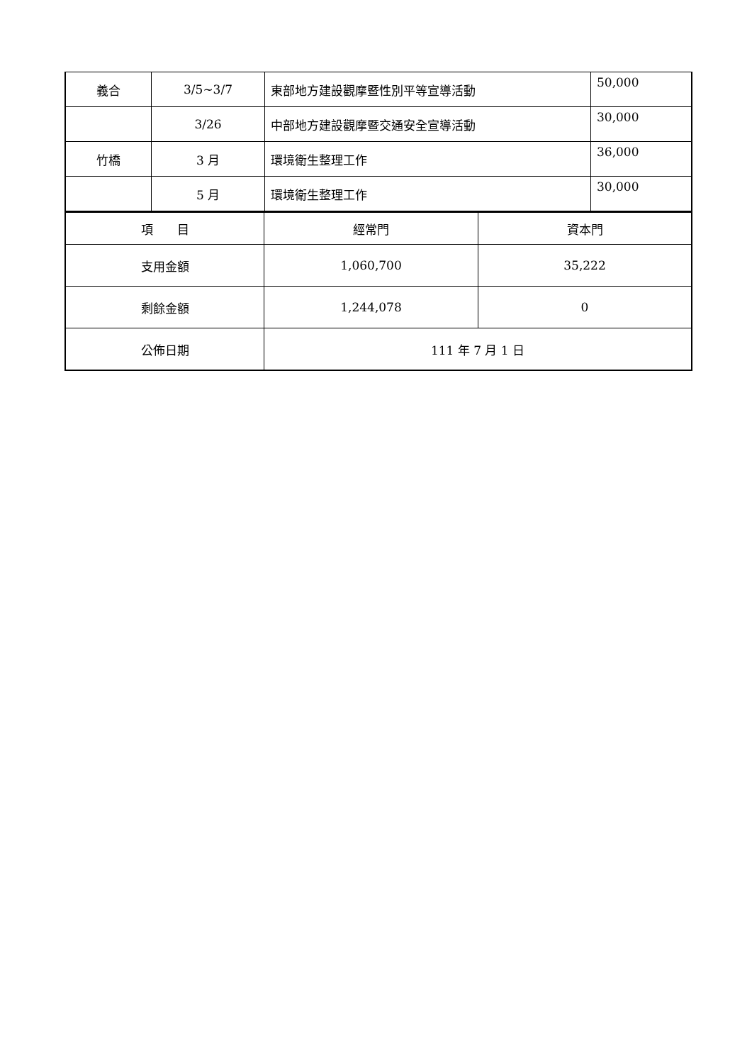| 義合 | 3/5~3/7 | 東部地方建設觀摩暨性別平等宣導活動 | 50,000 |
| | 3/26 | 中部地方建設觀摩暨交通安全宣導活動 | 30,000 |
| 竹橋 | 3 月 | 環境衛生整理工作 | 36,000 |
| | 5 月 | 環境衛生整理工作 | 30,000 |
| 項 目 | 經常門 | 資本門 |
| 支用金額 | 1,060,700 | 35,222 |
| 剩餘金額 | 1,244,078 | 0 |
| 公佈日期 | 111 年 7 月 1 日 | |